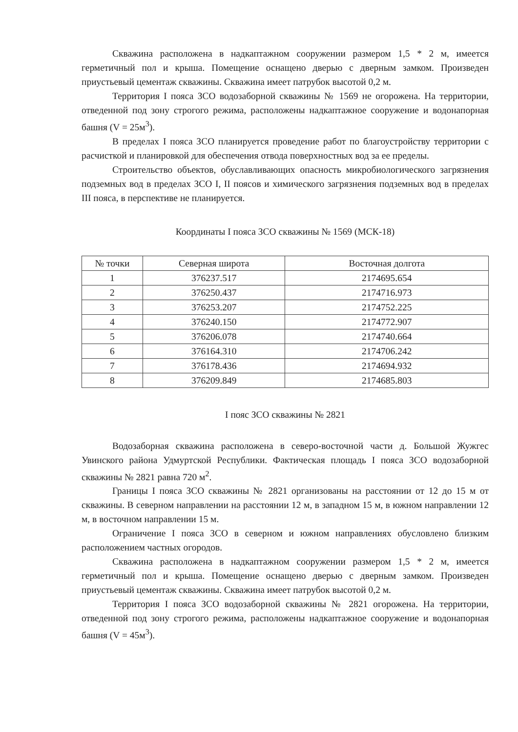Скважина расположена в надкаптажном сооружении размером 1,5 * 2 м, имеется герметичный пол и крыша. Помещение оснащено дверью с дверным замком. Произведен приустьевый цементаж скважины. Скважина имеет патрубок высотой 0,2 м.
Территория I пояса ЗСО водозаборной скважины № 1569 не огорожена. На территории, отведенной под зону строгого режима, расположены надкаптажное сооружение и водонапорная башня (V = 25м<sup>3</sup>).
В пределах I пояса ЗСО планируется проведение работ по благоустройству территории с расчисткой и планировкой для обеспечения отвода поверхностных вод за ее пределы.
Строительство объектов, обуславливающих опасность микробиологического загрязнения подземных вод в пределах ЗСО I, II поясов и химического загрязнения подземных вод в пределах III пояса, в перспективе не планируется.
Координаты I пояса ЗСО скважины № 1569 (МСК-18)
| № точки | Северная широта | Восточная долгота |
| --- | --- | --- |
| 1 | 376237.517 | 2174695.654 |
| 2 | 376250.437 | 2174716.973 |
| 3 | 376253.207 | 2174752.225 |
| 4 | 376240.150 | 2174772.907 |
| 5 | 376206.078 | 2174740.664 |
| 6 | 376164.310 | 2174706.242 |
| 7 | 376178.436 | 2174694.932 |
| 8 | 376209.849 | 2174685.803 |
I пояс ЗСО скважины № 2821
Водозаборная скважина расположена в северо-восточной части д. Большой Жужгес Увинского района Удмуртской Республики. Фактическая площадь I пояса ЗСО водозаборной скважины № 2821 равна 720 м<sup>2</sup>.
Границы I пояса ЗСО скважины № 2821 организованы на расстоянии от 12 до 15 м от скважины. В северном направлении на расстоянии 12 м, в западном 15 м, в южном направлении 12 м, в восточном направлении 15 м.
Ограничение I пояса ЗСО в северном и южном направлениях обусловлено близким расположением частных огородов.
Скважина расположена в надкаптажном сооружении размером 1,5 * 2 м, имеется герметичный пол и крыша. Помещение оснащено дверью с дверным замком. Произведен приустьевый цементаж скважины. Скважина имеет патрубок высотой 0,2 м.
Территория I пояса ЗСО водозаборной скважины № 2821 огорожена. На территории, отведенной под зону строгого режима, расположены надкаптажное сооружение и водонапорная башня (V = 45м<sup>3</sup>).